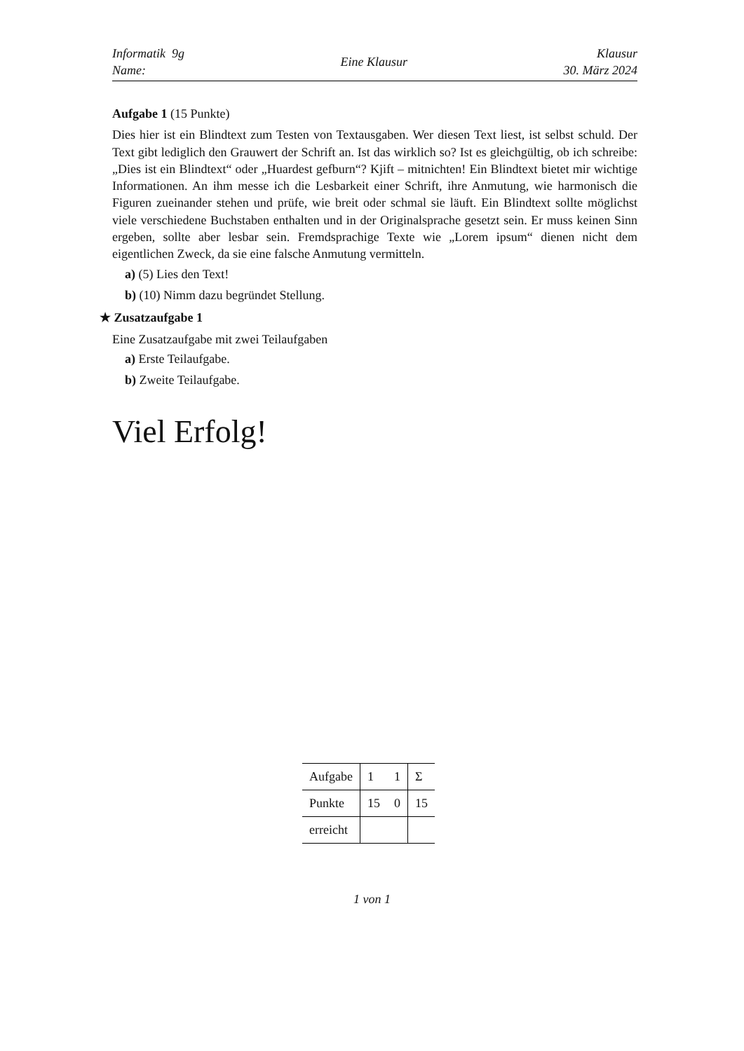Informatik 9g
Name:
Eine Klausur
Klausur
30. März 2024
Aufgabe 1 (15 Punkte)
Dies hier ist ein Blindtext zum Testen von Textausgaben. Wer diesen Text liest, ist selbst schuld. Der Text gibt lediglich den Grauwert der Schrift an. Ist das wirklich so? Ist es gleichgültig, ob ich schreibe: „Dies ist ein Blindtext“ oder „Huardest gefburn“? Kjift – mitnichten! Ein Blindtext bietet mir wichtige Informationen. An ihm messe ich die Lesbarkeit einer Schrift, ihre Anmutung, wie harmonisch die Figuren zueinander stehen und prüfe, wie breit oder schmal sie läuft. Ein Blindtext sollte möglichst viele verschiedene Buchstaben enthalten und in der Originalsprache gesetzt sein. Er muss keinen Sinn ergeben, sollte aber lesbar sein. Fremdsprachige Texte wie „Lorem ipsum“ dienen nicht dem eigentlichen Zweck, da sie eine falsche Anmutung vermitteln.
a) (5) Lies den Text!
b) (10) Nimm dazu begründet Stellung.
★ Zusatzaufgabe 1
Eine Zusatzaufgabe mit zwei Teilaufgaben
a) Erste Teilaufgabe.
b) Zweite Teilaufgabe.
Viel Erfolg!
| Aufgabe | 1 | 1 | Σ |
| Punkte | 15 | 0 | 15 |
| erreicht | | | |
1 von 1